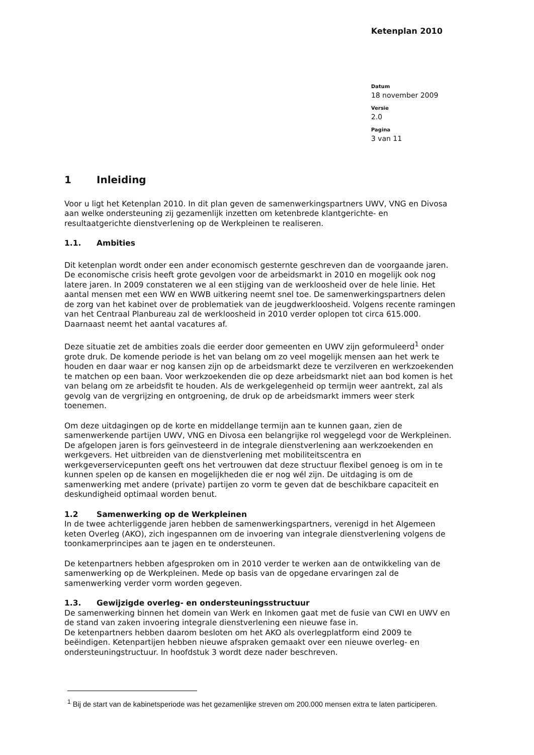Ketenplan 2010
Datum
18 november 2009
Versie
2.0
Pagina
3 van 11
1 Inleiding
Voor u ligt het Ketenplan 2010. In dit plan geven de samenwerkingspartners UWV, VNG en Divosa aan welke ondersteuning zij gezamenlijk inzetten om ketenbrede klantgerichte- en resultaatgerichte dienstverlening op de Werkpleinen te realiseren.
1.1. Ambities
Dit ketenplan wordt onder een ander economisch gesternte geschreven dan de voorgaande jaren. De economische crisis heeft grote gevolgen voor de arbeidsmarkt in 2010 en mogelijk ook nog latere jaren. In 2009 constateren we al een stijging van de werkloosheid over de hele linie. Het aantal mensen met een WW en WWB uitkering neemt snel toe. De samenwerkingspartners delen de zorg van het kabinet over de problematiek van de jeugdwerkloosheid. Volgens recente ramingen van het Centraal Planbureau zal de werkloosheid in 2010 verder oplopen tot circa 615.000. Daarnaast neemt het aantal vacatures af.
Deze situatie zet de ambities zoals die eerder door gemeenten en UWV zijn geformuleerd<sup>1</sup> onder grote druk. De komende periode is het van belang om zo veel mogelijk mensen aan het werk te houden en daar waar er nog kansen zijn op de arbeidsmarkt deze te verzilveren en werkzoekenden te matchen op een baan. Voor werkzoekenden die op deze arbeidsmarkt niet aan bod komen is het van belang om ze arbeidsfit te houden. Als de werkgelegenheid op termijn weer aantrekt, zal als gevolg van de vergrijzing en ontgroening, de druk op de arbeidsmarkt immers weer sterk toenemen.
Om deze uitdagingen op de korte en middellange termijn aan te kunnen gaan, zien de samenwerkende partijen UWV, VNG en Divosa een belangrijke rol weggelegd voor de Werkpleinen. De afgelopen jaren is fors geïnvesteerd in de integrale dienstverlening aan werkzoekenden en werkgevers. Het uitbreiden van de dienstverlening met mobiliteitscentra en werkgeverservicepunten geeft ons het vertrouwen dat deze structuur flexibel genoeg is om in te kunnen spelen op de kansen en mogelijkheden die er nog wél zijn. De uitdaging is om de samenwerking met andere (private) partijen zo vorm te geven dat de beschikbare capaciteit en deskundigheid optimaal worden benut.
1.2 Samenwerking op de Werkpleinen
In de twee achterliggende jaren hebben de samenwerkingspartners, verenigd in het Algemeen keten Overleg (AKO), zich ingespannen om de invoering van integrale dienstverlening volgens de toonkamerprincipes aan te jagen en te ondersteunen.
De ketenpartners hebben afgesproken om in 2010 verder te werken aan de ontwikkeling van de samenwerking op de Werkpleinen. Mede op basis van de opgedane ervaringen zal de samenwerking verder vorm worden gegeven.
1.3. Gewijzigde overleg- en ondersteuningsstructuur
De samenwerking binnen het domein van Werk en Inkomen gaat met de fusie van CWI en UWV en de stand van zaken invoering integrale dienstverlening een nieuwe fase in.
De ketenpartners hebben daarom besloten om het AKO als overlegplatform eind 2009 te beëindigen. Ketenpartijen hebben nieuwe afspraken gemaakt over een nieuwe overleg- en ondersteuningstructuur. In hoofdstuk 3 wordt deze nader beschreven.
<sup>1</sup> Bij de start van de kabinetsperiode was het gezamenlijke streven om 200.000 mensen extra te laten participeren.